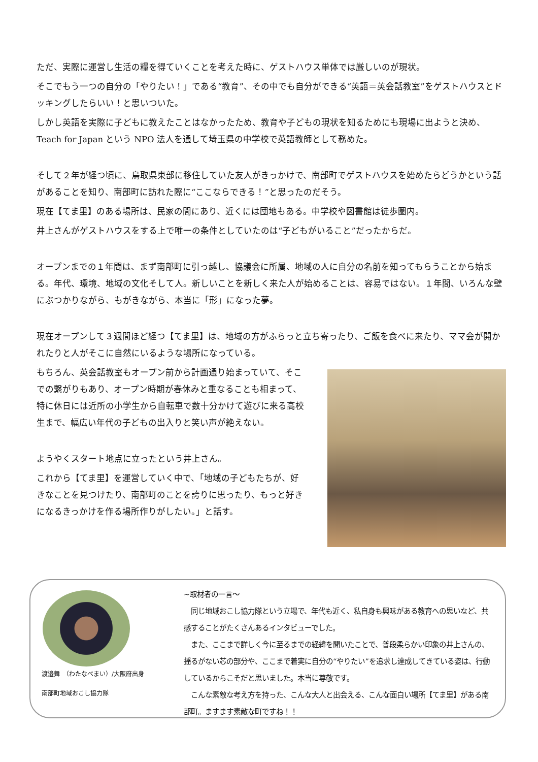ただ、実際に運営し生活の糧を得ていくことを考えた時に、ゲストハウス単体では厳しいのが現状。
そこでもう一つの自分の「やりたい！」である“教育”、その中でも自分ができる“英語＝英会話教室”をゲストハウスとドッキングしたらいい！と思いついた。
しかし英語を実際に子どもに教えたことはなかったため、教育や子どもの現状を知るためにも現場に出ようと決め、Teach for Japan という NPO 法人を通して埼玉県の中学校で英語教師として務めた。
そして２年が経つ頃に、鳥取県東部に移住していた友人がきっかけで、南部町でゲストハウスを始めたらどうかという話があることを知り、南部町に訪れた際に“ここならできる！”と思ったのだそう。
現在【てま里】のある場所は、民家の間にあり、近くには団地もある。中学校や図書館は徒歩圏内。
井上さんがゲストハウスをする上で唯一の条件としていたのは“子どもがいること”だったからだ。
オープンまでの１年間は、まず南部町に引っ越し、協議会に所属、地域の人に自分の名前を知ってもらうことから始まる。年代、環境、地域の文化そして人。新しいことを新しく来た人が始めることは、容易ではない。１年間、いろんな壁にぶつかりながら、もがきながら、本当に「形」になった夢。
現在オープンして３週間ほど経つ【てま里】は、地域の方がふらっと立ち寄ったり、ご飯を食べに来たり、ママ会が開かれたりと人がそこに自然にいるような場所になっている。
もちろん、英会話教室もオープン前から計画通り始まっていて、そこでの繋がりもあり、オープン時期が春休みと重なることも相まって、特に休日には近所の小学生から自転車で数十分かけて遊びに来る高校生まで、幅広い年代の子どもの出入りと笑い声が絶えない。
ようやくスタート地点に立ったという井上さん。
これから【てま里】を運営していく中で、「地域の子どもたちが、好きなことを見つけたり、南部町のことを誇りに思ったり、もっと好きになるきっかけを作る場所作りがしたい。」と話す。
渡邉舞　（わたなべまい）/大阪府出身
南部町地域おこし協力隊
~取材者の一言～
　同じ地域おこし協力隊という立場で、年代も近く、私自身も興味がある教育への思いなど、共感することがたくさんあるインタビューでした。
　また、ここまで詳しく今に至るまでの経緯を聞いたことで、普段柔らかい印象の井上さんの、揺るがない芯の部分や、ここまで着実に自分の“やりたい”を追求し達成してきている姿は、行動しているからこそだと思いました。本当に尊敬です。
　こんな素敵な考え方を持った、こんな大人と出会える、こんな面白い場所【てま里】がある南部町。ますます素敵な町ですね！！